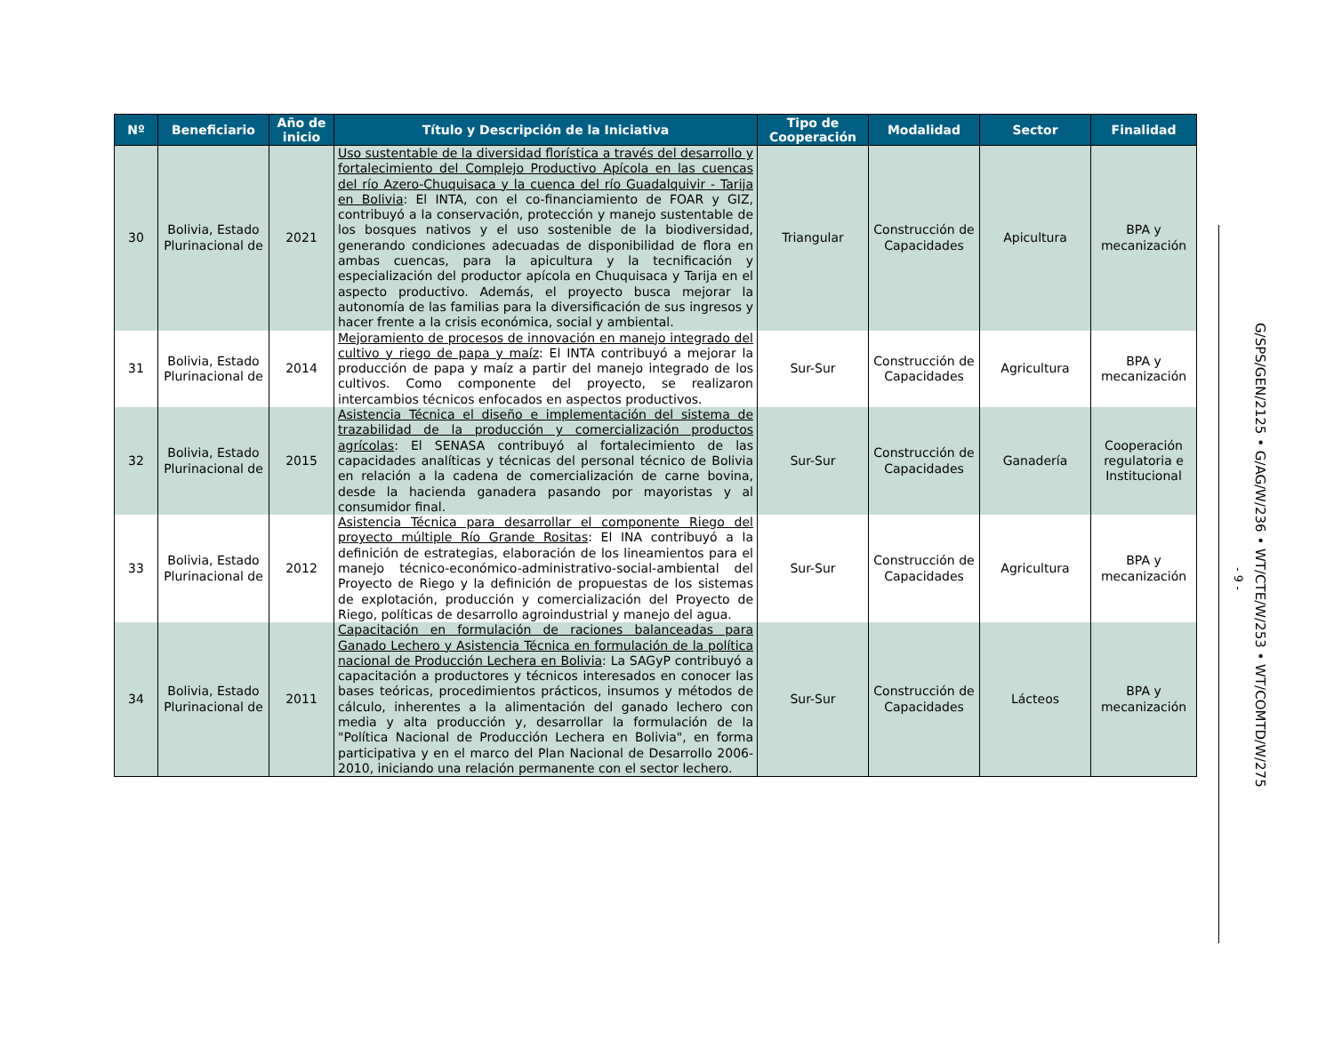| Nº | Beneficiario | Año de inicio | Título y Descripción de la Iniciativa | Tipo de Cooperación | Modalidad | Sector | Finalidad |
| --- | --- | --- | --- | --- | --- | --- | --- |
| 30 | Bolivia, Estado Plurinacional de | 2021 | Uso sustentable de la diversidad florística a través del desarrollo y fortalecimiento del Complejo Productivo Apícola en las cuencas del río Azero-Chuquisaca y la cuenca del río Guadalquivir - Tarija en Bolivia : El INTA, con el co-financiamiento de FOAR y GIZ, contribuyó a la conservación, protección y manejo sustentable de los bosques nativos y el uso sostenible de la biodiversidad, generando condiciones adecuadas de disponibilidad de flora en ambas cuencas, para la apicultura y la tecnificación y especialización del productor apícola en Chuquisaca y Tarija en el aspecto productivo. Además, el proyecto busca mejorar la autonomía de las familias para la diversificación de sus ingresos y hacer frente a la crisis económica, social y ambiental. | Triangular | Construcción de Capacidades | Apicultura | BPA y mecanización |
| 31 | Bolivia, Estado Plurinacional de | 2014 | Mejoramiento de procesos de innovación en manejo integrado del cultivo y riego de papa y maíz : El INTA contribuyó a mejorar la producción de papa y maíz a partir del manejo integrado de los cultivos. Como componente del proyecto, se realizaron intercambios técnicos enfocados en aspectos productivos. | Sur-Sur | Construcción de Capacidades | Agricultura | BPA y mecanización |
| 32 | Bolivia, Estado Plurinacional de | 2015 | Asistencia Técnica el diseño e implementación del sistema de trazabilidad de la producción y comercialización productos agrícolas : El SENASA contribuyó al fortalecimiento de las capacidades analíticas y técnicas del personal técnico de Bolivia en relación a la cadena de comercialización de carne bovina, desde la hacienda ganadera pasando por mayoristas y al consumidor final. | Sur-Sur | Construcción de Capacidades | Ganadería | Cooperación regulatoria e Institucional |
| 33 | Bolivia, Estado Plurinacional de | 2012 | Asistencia Técnica para desarrollar el componente Riego del proyecto múltiple Río Grande Rositas : El INA contribuyó a la definición de estrategias, elaboración de los lineamientos para el manejo técnico-económico-administrativo-social-ambiental del Proyecto de Riego y la definición de propuestas de los sistemas de explotación, producción y comercialización del Proyecto de Riego, políticas de desarrollo agroindustrial y manejo del agua. | Sur-Sur | Construcción de Capacidades | Agricultura | BPA y mecanización |
| 34 | Bolivia, Estado Plurinacional de | 2011 | Capacitación en formulación de raciones balanceadas para Ganado Lechero y Asistencia Técnica en formulación de la política nacional de Producción Lechera en Bolivia : La SAGyP contribuyó a capacitación a productores y técnicos interesados en conocer las bases teóricas, procedimientos prácticos, insumos y métodos de cálculo, inherentes a la alimentación del ganado lechero con media y alta producción y, desarrollar la formulación de la "Política Nacional de Producción Lechera en Bolivia", en forma participativa y en el marco del Plan Nacional de Desarrollo 2006-2010, iniciando una relación permanente con el sector lechero. | Sur-Sur | Construcción de Capacidades | Lácteos | BPA y mecanización |
- 9 -
G/SPS/GEN/2125 • G/AG/W/236 • WT/CTE/W/253 • WT/COMTD/W/275